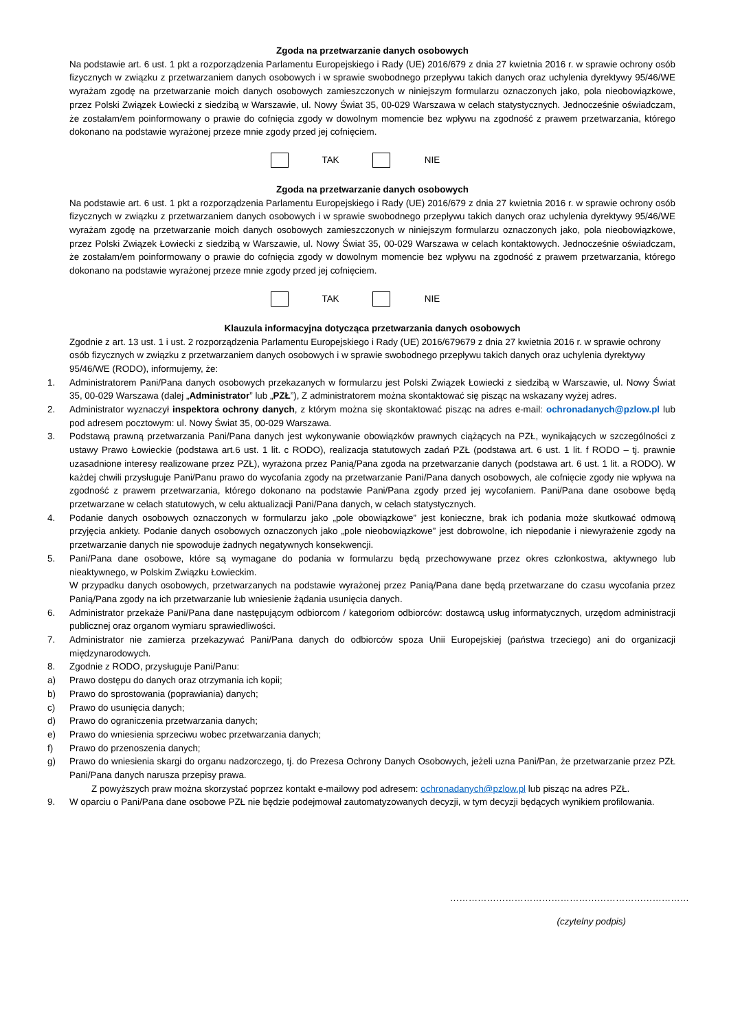Zgoda na przetwarzanie danych osobowych
Na podstawie art. 6 ust. 1 pkt a rozporządzenia Parlamentu Europejskiego i Rady (UE) 2016/679 z dnia 27 kwietnia 2016 r. w sprawie ochrony osób fizycznych w związku z przetwarzaniem danych osobowych i w sprawie swobodnego przepływu takich danych oraz uchylenia dyrektywy 95/46/WE wyrażam zgodę na przetwarzanie moich danych osobowych zamieszczonych w niniejszym formularzu oznaczonych jako, pola nieobowiązkowe, przez Polski Związek Łowiecki z siedzibą w Warszawie, ul. Nowy Świat 35, 00-029 Warszawa w celach statystycznych. Jednocześnie oświadczam, że zostałam/em poinformowany o prawie do cofnięcia zgody w dowolnym momencie bez wpływu na zgodność z prawem przetwarzania, którego dokonano na podstawie wyrażonej przeze mnie zgody przed jej cofnięciem.
TAK NIE
Zgoda na przetwarzanie danych osobowych
Na podstawie art. 6 ust. 1 pkt a rozporządzenia Parlamentu Europejskiego i Rady (UE) 2016/679 z dnia 27 kwietnia 2016 r. w sprawie ochrony osób fizycznych w związku z przetwarzaniem danych osobowych i w sprawie swobodnego przepływu takich danych oraz uchylenia dyrektywy 95/46/WE wyrażam zgodę na przetwarzanie moich danych osobowych zamieszczonych w niniejszym formularzu oznaczonych jako, pola nieobowiązkowe, przez Polski Związek Łowiecki z siedzibą w Warszawie, ul. Nowy Świat 35, 00-029 Warszawa w celach kontaktowych. Jednocześnie oświadczam, że zostałam/em poinformowany o prawie do cofnięcia zgody w dowolnym momencie bez wpływu na zgodność z prawem przetwarzania, którego dokonano na podstawie wyrażonej przeze mnie zgody przed jej cofnięciem.
TAK NIE
Klauzula informacyjna dotycząca przetwarzania danych osobowych
Zgodnie z art. 13 ust. 1 i ust. 2 rozporządzenia Parlamentu Europejskiego i Rady (UE) 2016/679679 z dnia 27 kwietnia 2016 r. w sprawie ochrony osób fizycznych w związku z przetwarzaniem danych osobowych i w sprawie swobodnego przepływu takich danych oraz uchylenia dyrektywy 95/46/WE (RODO), informujemy, że:
1. Administratorem Pani/Pana danych osobowych przekazanych w formularzu jest Polski Związek Łowiecki z siedzibą w Warszawie, ul. Nowy Świat 35, 00-029 Warszawa (dalej „Administrator” lub „PZŁ”), Z administratorem można skontaktować się pisząc na wskazany wyżej adres.
2. Administrator wyznaczył inspektora ochrony danych, z którym można się skontaktować pisząc na adres e-mail: ochronadanych@pzlow.pl lub pod adresem pocztowym: ul. Nowy Świat 35, 00-029 Warszawa.
3. Podstawą prawną przetwarzania Pani/Pana danych jest wykonywanie obowiązków prawnych ciążących na PZŁ, wynikających w szczególności z ustawy Prawo Łowieckie (podstawa art.6 ust. 1 lit. c RODO), realizacja statutowych zadań PZŁ (podstawa art. 6 ust. 1 lit. f RODO – tj. prawnie uzasadnione interesy realizowane przez PZŁ), wyrażona przez Panią/Pana zgoda na przetwarzanie danych (podstawa art. 6 ust. 1 lit. a RODO). W każdej chwili przysługuje Pani/Panu prawo do wycofania zgody na przetwarzanie Pani/Pana danych osobowych, ale cofnięcie zgody nie wpływa na zgodność z prawem przetwarzania, którego dokonano na podstawie Pani/Pana zgody przed jej wycofaniem. Pani/Pana dane osobowe będą przetwarzane w celach statutowych, w celu aktualizacji Pani/Pana danych, w celach statystycznych.
4. Podanie danych osobowych oznaczonych w formularzu jako „pole obowiązkowe” jest konieczne, brak ich podania może skutkować odmową przyjęcia ankiety. Podanie danych osobowych oznaczonych jako „pole nieobowiązkowe” jest dobrowolne, ich niepodanie i niewyrażenie zgody na przetwarzanie danych nie spowoduje żadnych negatywnych konsekwencji.
5. Pani/Pana dane osobowe, które są wymagane do podania w formularzu będą przechowywane przez okres członkostwa, aktywnego lub nieaktywnego, w Polskim Związku Łowieckim.
W przypadku danych osobowych, przetwarzanych na podstawie wyrażonej przez Panią/Pana dane będą przetwarzane do czasu wycofania przez Panią/Pana zgody na ich przetwarzanie lub wniesienie żądania usunięcia danych.
6. Administrator przekaże Pani/Pana dane następującym odbiorcom / kategoriom odbiorców: dostawcą usług informatycznych, urzędom administracji publicznej oraz organom wymiaru sprawiedliwości.
7. Administrator nie zamierza przekazywać Pani/Pana danych do odbiorców spoza Unii Europejskiej (państwa trzeciego) ani do organizacji międzynarodowych.
8. Zgodnie z RODO, przysługuje Pani/Panu:
a) Prawo dostępu do danych oraz otrzymania ich kopii;
b) Prawo do sprostowania (poprawiania) danych;
c) Prawo do usunięcia danych;
d) Prawo do ograniczenia przetwarzania danych;
e) Prawo do wniesienia sprzeciwu wobec przetwarzania danych;
f) Prawo do przenoszenia danych;
g) Prawo do wniesienia skargi do organu nadzorczego, tj. do Prezesa Ochrony Danych Osobowych, jeżeli uzna Pani/Pan, że przetwarzanie przez PZŁ Pani/Pana danych narusza przepisy prawa.
Z powyższych praw można skorzystać poprzez kontakt e-mailowy pod adresem: ochronadanych@pzlow.pl lub pisząc na adres PZŁ.
9. W oparciu o Pani/Pana dane osobowe PZŁ nie będzie podejmował zautomatyzowanych decyzji, w tym decyzji będących wynikiem profilowania.
……………………………………………………………………
(czytelny podpis)